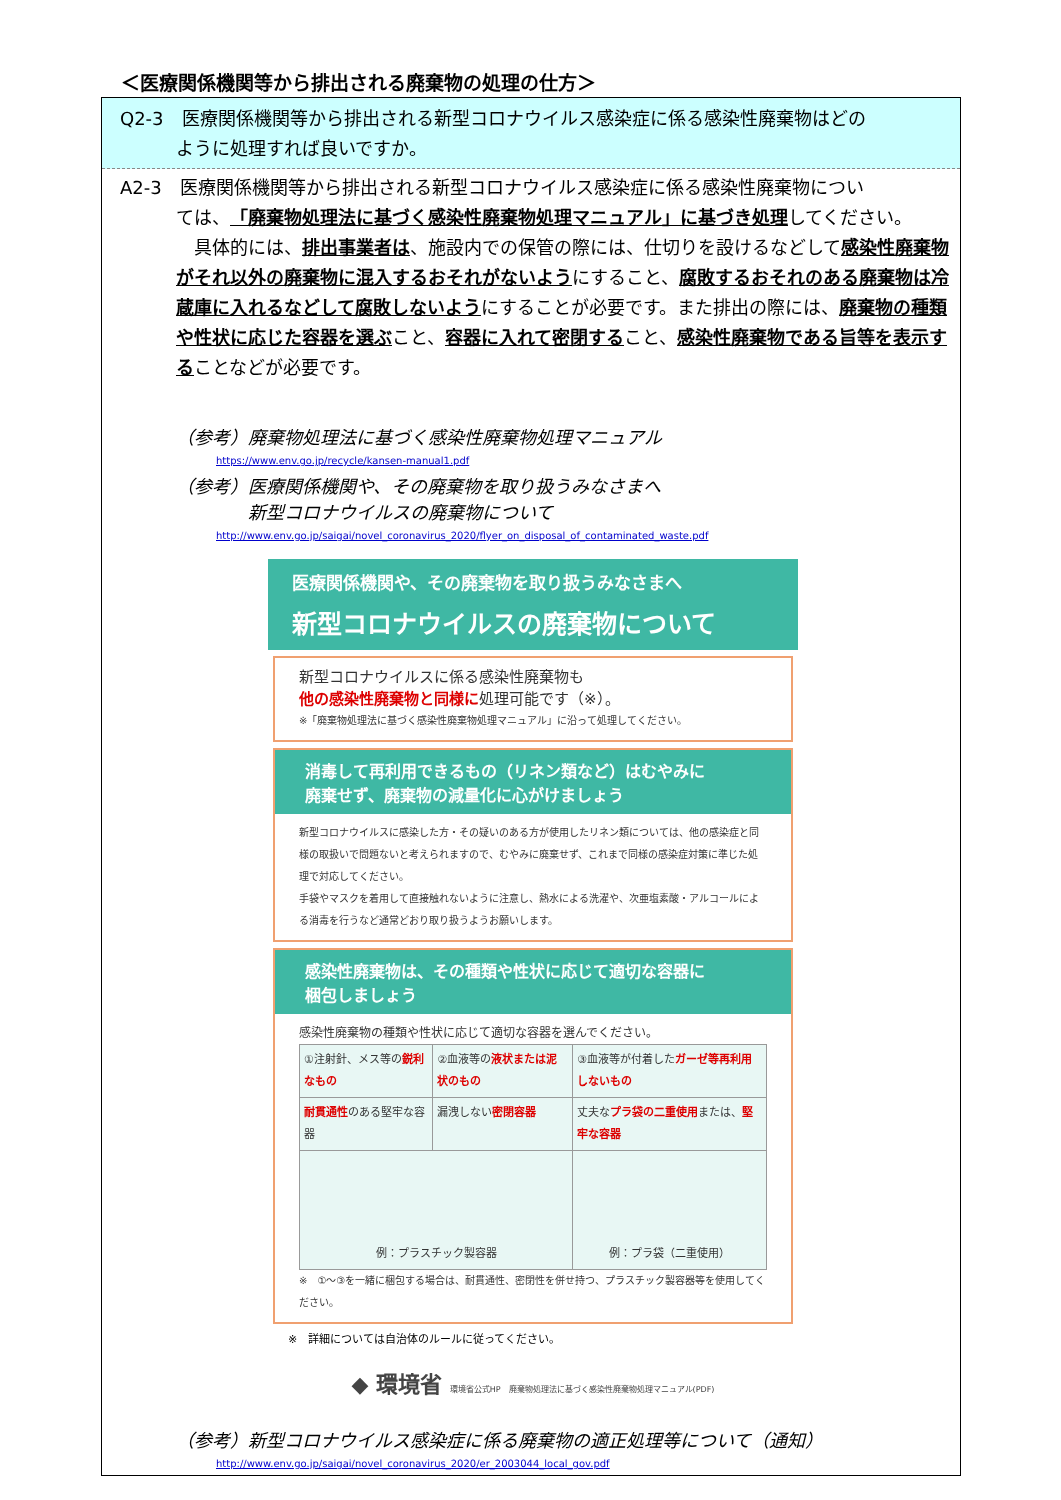＜医療関係機関等から排出される廃棄物の処理の仕方＞
Q2-3　医療関係機関等から排出される新型コロナウイルス感染症に係る感染性廃棄物はどの
ように処理すれば良いですか。
A2-3　医療関係機関等から排出される新型コロナウイルス感染症に係る感染性廃棄物につい
ては、「廃棄物処理法に基づく感染性廃棄物処理マニュアル」に基づき処理してください。
　具体的には、排出事業者は、施設内での保管の際には、仕切りを設けるなどして感染性廃棄物がそれ以外の廃棄物に混入するおそれがないようにすること、腐敗するおそれのある廃棄物は冷蔵庫に入れるなどして腐敗しないようにすることが必要です。また排出の際には、廃棄物の種類や性状に応じた容器を選ぶこと、容器に入れて密閉すること、感染性廃棄物である旨等を表示することなどが必要です。
（参考）廃棄物処理法に基づく感染性廃棄物処理マニュアル
https://www.env.go.jp/recycle/kansen-manual1.pdf
（参考）医療関係機関や、その廃棄物を取り扱うみなさまへ
　　　　新型コロナウイルスの廃棄物について
http://www.env.go.jp/saigai/novel_coronavirus_2020/flyer_on_disposal_of_contaminated_waste.pdf
医療関係機関や、その廃棄物を取り扱うみなさまへ
新型コロナウイルスの廃棄物について
新型コロナウイルスに係る感染性廃棄物も
他の感染性廃棄物と同様に処理可能です（※）。
※「廃棄物処理法に基づく感染性廃棄物処理マニュアル」に沿って処理してください。
消毒して再利用できるもの（リネン類など）はむやみに
廃棄せず、廃棄物の減量化に心がけましょう
新型コロナウイルスに感染した方・その疑いのある方が使用したリネン類については、他の感染症と同様の取扱いで問題ないと考えられますので、むやみに廃棄せず、これまで同様の感染症対策に準じた処理で対応してください。
手袋やマスクを着用して直接触れないように注意し、熱水による洗濯や、次亜塩素酸・アルコールによる消毒を行うなど通常どおり取り扱うようお願いします。
感染性廃棄物は、その種類や性状に応じて適切な容器に
梱包しましょう
感染性廃棄物の種類や性状に応じて適切な容器を選んでください。
| ①注射針、メス等の 鋭利なもの | ②血液等の 液状または泥状のもの | ③血液等が付着した ガーゼ等再利用しないもの |
| 耐貫通性 のある堅牢な容器 | 漏洩しない 密閉容器 | 丈夫な プラ袋の二重使用 または、 堅牢な容器 |
| 例：プラスチック製容器 | | 例：プラ袋（二重使用） |
※　①～③を一緒に梱包する場合は、耐貫通性、密閉性を併せ持つ、プラスチック製容器等を使用してください。
※　詳細については自治体のルールに従ってください。
◆ 環境省 環境省公式HP　廃棄物処理法に基づく感染性廃棄物処理マニュアル(PDF)
（参考）新型コロナウイルス感染症に係る廃棄物の適正処理等について（通知）
http://www.env.go.jp/saigai/novel_coronavirus_2020/er_2003044_local_gov.pdf